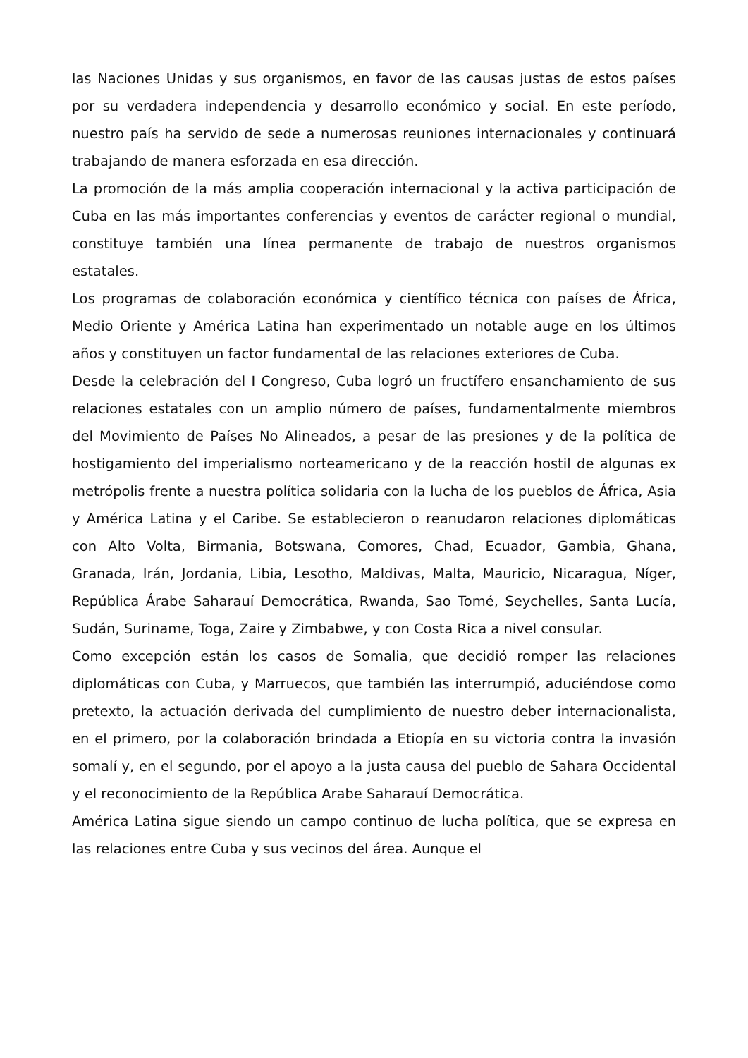las Naciones Unidas y sus organismos, en favor de las causas justas de estos países por su verdadera independencia y desarrollo económico y social. En este período, nuestro país ha servido de sede a numerosas reuniones internacionales y continuará trabajando de manera esforzada en esa dirección.
La promoción de la más amplia cooperación internacional y la activa participación de Cuba en las más importantes conferencias y eventos de carácter regional o mundial, constituye también una línea permanente de trabajo de nuestros organismos estatales.
Los programas de colaboración económica y científico técnica con países de África, Medio Oriente y América Latina han experimentado un notable auge en los últimos años y constituyen un factor fundamental de las relaciones exteriores de Cuba.
Desde la celebración del I Congreso, Cuba logró un fructífero ensanchamiento de sus relaciones estatales con un amplio número de países, fundamentalmente miembros del Movimiento de Países No Alineados, a pesar de las presiones y de la política de hostigamiento del imperialismo norteamericano y de la reacción hostil de algunas ex metrópolis frente a nuestra política solidaria con la lucha de los pueblos de África, Asia y América Latina y el Caribe. Se establecieron o reanudaron relaciones diplomáticas con Alto Volta, Birmania, Botswana, Comores, Chad, Ecuador, Gambia, Ghana, Granada, Irán, Jordania, Libia, Lesotho, Maldivas, Malta, Mauricio, Nicaragua, Níger, República Árabe Saharauí Democrática, Rwanda, Sao Tomé, Seychelles, Santa Lucía, Sudán, Suriname, Toga, Zaire y Zimbabwe, y con Costa Rica a nivel consular.
Como excepción están los casos de Somalia, que decidió romper las relaciones diplomáticas con Cuba, y Marruecos, que también las interrumpió, aduciéndose como pretexto, la actuación derivada del cumplimiento de nuestro deber internacionalista, en el primero, por la colaboración brindada a Etiopía en su victoria contra la invasión somalí y, en el segundo, por el apoyo a la justa causa del pueblo de Sahara Occidental y el reconocimiento de la República Arabe Saharauí Democrática.
América Latina sigue siendo un campo continuo de lucha política, que se expresa en las relaciones entre Cuba y sus vecinos del área. Aunque el